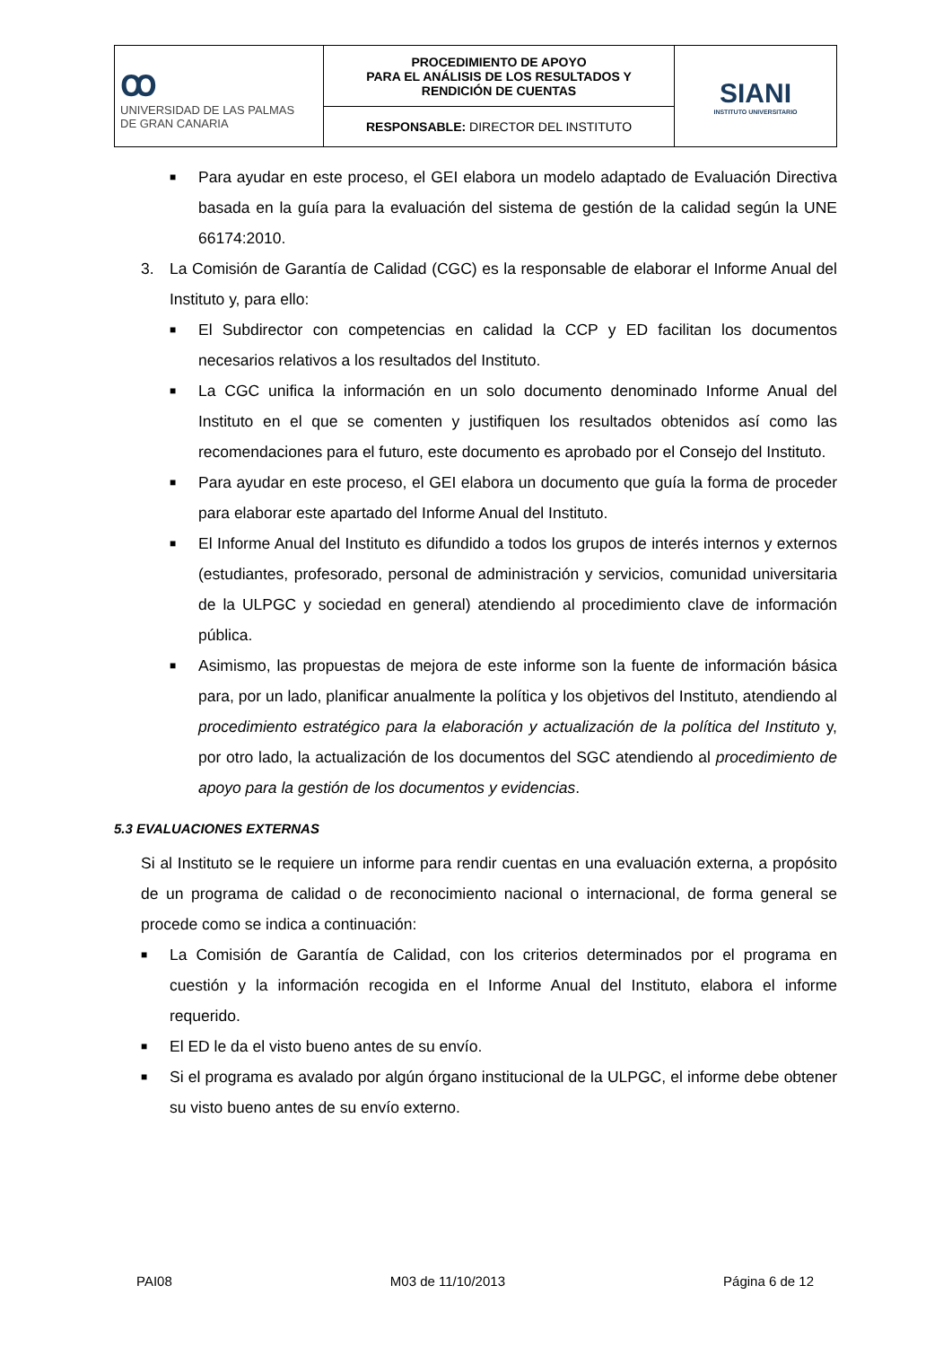| ꝏ UNIVERSIDAD DE LAS PALMAS DE GRAN CANARIA | PROCEDIMIENTO DE APOYO PARA EL ANÁLISIS DE LOS RESULTADOS Y RENDICIÓN DE CUENTAS | SIANI INSTITUTO UNIVERSITARIO |
| | RESPONSABLE: DIRECTOR DEL INSTITUTO | |
■ Para ayudar en este proceso, el GEI elabora un modelo adaptado de Evaluación Directiva basada en la guía para la evaluación del sistema de gestión de la calidad según la UNE 66174:2010.
3. La Comisión de Garantía de Calidad (CGC) es la responsable de elaborar el Informe Anual del Instituto y, para ello:
■ El Subdirector con competencias en calidad la CCP y ED facilitan los documentos necesarios relativos a los resultados del Instituto.
■ La CGC unifica la información en un solo documento denominado Informe Anual del Instituto en el que se comenten y justifiquen los resultados obtenidos así como las recomendaciones para el futuro, este documento es aprobado por el Consejo del Instituto.
■ Para ayudar en este proceso, el GEI elabora un documento que guía la forma de proceder para elaborar este apartado del Informe Anual del Instituto.
■ El Informe Anual del Instituto es difundido a todos los grupos de interés internos y externos (estudiantes, profesorado, personal de administración y servicios, comunidad universitaria de la ULPGC y sociedad en general) atendiendo al procedimiento clave de información pública.
■ Asimismo, las propuestas de mejora de este informe son la fuente de información básica para, por un lado, planificar anualmente la política y los objetivos del Instituto, atendiendo al procedimiento estratégico para la elaboración y actualización de la política del Instituto y, por otro lado, la actualización de los documentos del SGC atendiendo al procedimiento de apoyo para la gestión de los documentos y evidencias.
5.3 EVALUACIONES EXTERNAS
Si al Instituto se le requiere un informe para rendir cuentas en una evaluación externa, a propósito de un programa de calidad o de reconocimiento nacional o internacional, de forma general se procede como se indica a continuación:
■ La Comisión de Garantía de Calidad, con los criterios determinados por el programa en cuestión y la información recogida en el Informe Anual del Instituto, elabora el informe requerido.
■ El ED le da el visto bueno antes de su envío.
■ Si el programa es avalado por algún órgano institucional de la ULPGC, el informe debe obtener su visto bueno antes de su envío externo.
PAI08 M03 de 11/10/2013 Página 6 de 12